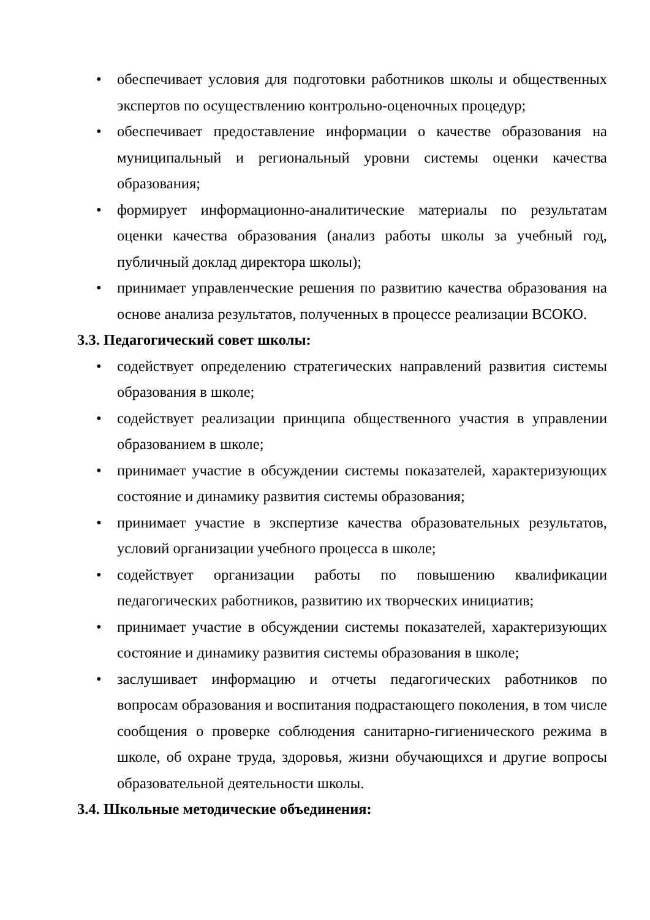• обеспечивает условия для подготовки работников школы и общественных экспертов по осуществлению контрольно-оценочных процедур;
• обеспечивает предоставление информации о качестве образования на муниципальный и региональный уровни системы оценки качества образования;
• формирует информационно-аналитические материалы по результатам оценки качества образования (анализ работы школы за учебный год, публичный доклад директора школы);
• принимает управленческие решения по развитию качества образования на основе анализа результатов, полученных в процессе реализации ВСОКО.
3.3. Педагогический совет школы:
• содействует определению стратегических направлений развития системы образования в школе;
• содействует реализации принципа общественного участия в управлении образованием в школе;
• принимает участие в обсуждении системы показателей, характеризующих состояние и динамику развития системы образования;
• принимает участие в экспертизе качества образовательных результатов, условий организации учебного процесса в школе;
• содействует организации работы по повышению квалификации педагогических работников, развитию их творческих инициатив;
• принимает участие в обсуждении системы показателей, характеризующих состояние и динамику развития системы образования в школе;
• заслушивает информацию и отчеты педагогических работников по вопросам образования и воспитания подрастающего поколения, в том числе сообщения о проверке соблюдения санитарно-гигиенического режима в школе, об охране труда, здоровья, жизни обучающихся и другие вопросы образовательной деятельности школы.
3.4. Школьные методические объединения: